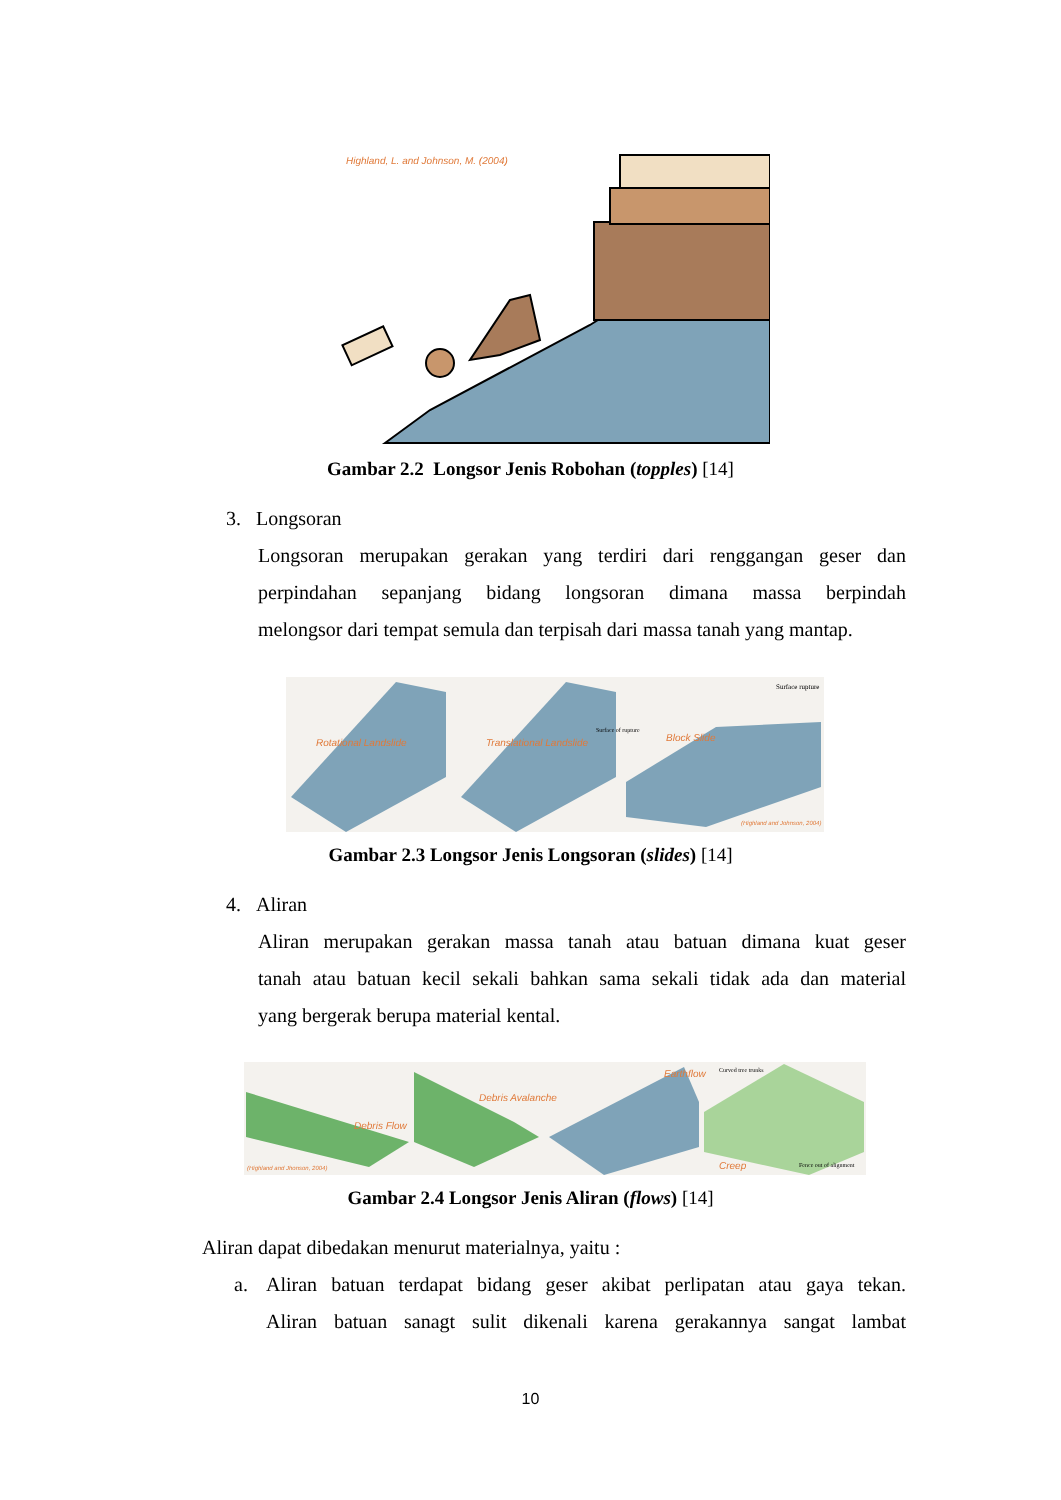Highland, L. and Johnson, M. (2004)
Gambar 2.2 Longsor Jenis Robohan (topples) [14]
3. Longsoran
Longsoran merupakan gerakan yang terdiri dari renggangan geser dan
perpindahan sepanjang bidang longsoran dimana massa berpindah
melongsor dari tempat semula dan terpisah dari massa tanah yang mantap.
Rotational Landslide Translational Landslide Block Slide
Surface rupture
Surface of rupture
(Highland and Johnson, 2004)
Gambar 2.3 Longsor Jenis Longsoran (slides) [14]
4. Aliran
Aliran merupakan gerakan massa tanah atau batuan dimana kuat geser
tanah atau batuan kecil sekali bahkan sama sekali tidak ada dan material
yang bergerak berupa material kental.
Debris Flow
Debris Avalanche
Earthflow
Creep
Curved tree trunks
Fence out of alignment
(Highland and Jhonson, 2004)
Gambar 2.4 Longsor Jenis Aliran (flows) [14]
Aliran dapat dibedakan menurut materialnya, yaitu :
a.
Aliran batuan terdapat bidang geser akibat perlipatan atau gaya tekan.
Aliran batuan sanagt sulit dikenali karena gerakannya sangat lambat
10